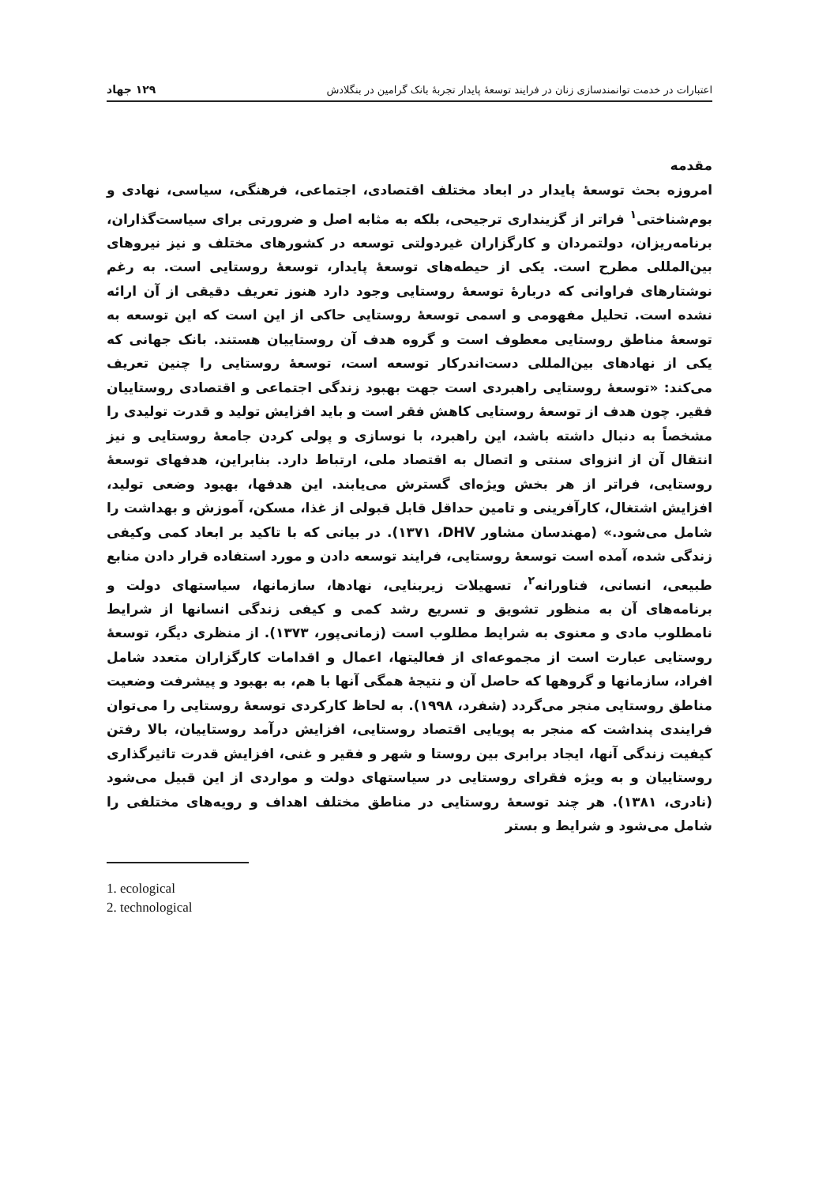اعتبارات در خدمت توانمندسازی زنان در فرایند توسعهٔ پایدار تجربهٔ بانک گرامین در بنگلادش ١٢٩ جهاد
مقدمه
امروزه بحث توسعهٔ پایدار در ابعاد مختلف اقتصادی، اجتماعی، فرهنگی، سیاسی، نهادی و بوم‌شناختی<sup>١</sup> فراتر از گزینداری ترجیحی، بلکه به مثابه اصل و ضرورتی برای سیاست‌گذاران، برنامه‌ریزان، دولتمردان و کارگزاران غیردولتی توسعه در کشورهای مختلف و نیز نیروهای بین‌المللی مطرح است. یکی از حیطه‌های توسعهٔ پایدار، توسعهٔ روستایی است. به رغم نوشتارهای فراوانی که دربارهٔ توسعهٔ روستایی وجود دارد هنوز تعریف دقیقی از آن ارائه نشده است. تحلیل مفهومی و اسمی توسعهٔ روستایی حاکی از این است که این توسعه به توسعهٔ مناطق روستایی معطوف است و گروه هدف آن روستاییان هستند. بانک جهانی که یکی از نهادهای بین‌المللی دست‌اندرکار توسعه است، توسعهٔ روستایی را چنین تعریف می‌کند: «توسعهٔ روستایی راهبردی است جهت بهبود زندگی اجتماعی و اقتصادی روستاییان فقیر. چون هدف از توسعهٔ روستایی کاهش فقر است و باید افزایش تولید و قدرت تولیدی را مشخصاً به دنبال داشته باشد، این راهبرد، با نوسازی و پولی کردن جامعهٔ روستایی و نیز انتقال آن از انزوای سنتی و اتصال به اقتصاد ملی، ارتباط دارد. بنابراین، هدفهای توسعهٔ روستایی، فراتر از هر بخش ویژه‌ای گسترش می‌یابند. این هدفها، بهبود وضعی تولید، افزایش اشتغال، کارآفرینی و تامین حداقل قابل قبولی از غذا، مسکن، آموزش و بهداشت را شامل می‌شود.» (مهندسان مشاور DHV، ١٣٧١). در بیانی که با تاکید بر ابعاد کمی وکیفی زندگی شده، آمده است توسعهٔ روستایی، فرایند توسعه دادن و مورد استفاده قرار دادن منابع طبیعی، انسانی، فناورانه<sup>٢</sup>، تسهیلات زیربنایی، نهادها، سازمانها، سیاستهای دولت و برنامه‌های آن به منظور تشویق و تسریع رشد کمی و کیفی زندگی انسانها از شرایط نامطلوب مادی و معنوی به شرایط مطلوب است (زمانی‌پور، ١٣٧٣). از منظری دیگر، توسعهٔ روستایی عبارت است از مجموعه‌ای از فعالیتها، اعمال و اقدامات کارگزاران متعدد شامل افراد، سازمانها و گروهها که حاصل آن و نتیجهٔ همگی آنها با هم، به بهبود و پیشرفت وضعیت مناطق روستایی منجر می‌گردد (شفرد، ١٩٩٨). به لحاظ کارکردی توسعهٔ روستایی را می‌توان فرایندی پنداشت که منجر به پویایی اقتصاد روستایی، افزایش درآمد روستاییان، بالا رفتن کیفیت زندگی آنها، ایجاد برابری بین روستا و شهر و فقیر و غنی، افزایش قدرت تاثیرگذاری روستاییان و به ویژه فقرای روستایی در سیاستهای دولت و مواردی از این قبیل می‌شود (نادری، ١٣٨١). هر چند توسعهٔ روستایی در مناطق مختلف اهداف و رویه‌های مختلفی را شامل می‌شود و شرایط و بستر
1. ecological
2. technological